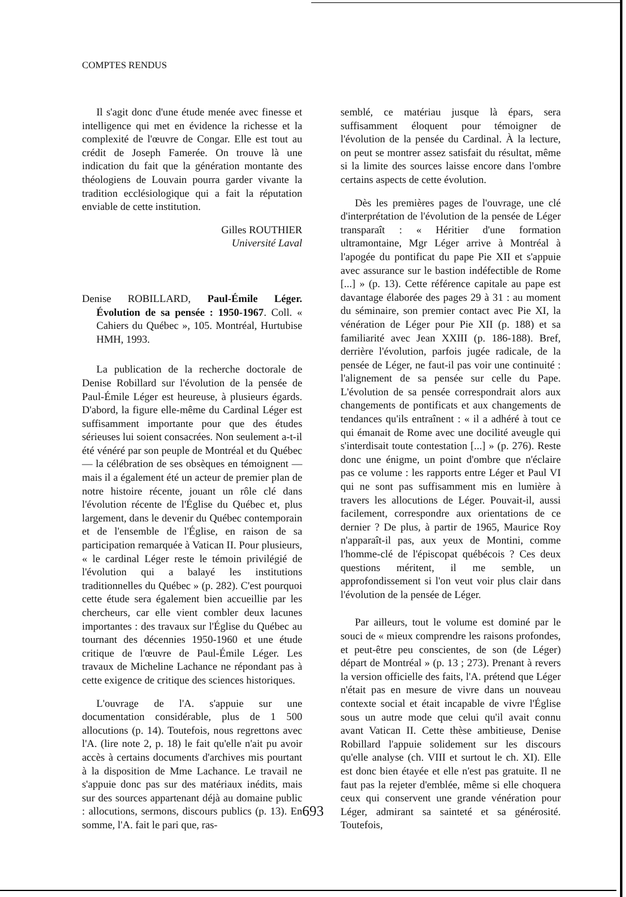COMPTES RENDUS
Il s'agit donc d'une étude menée avec finesse et intelligence qui met en évidence la richesse et la complexité de l'œuvre de Congar. Elle est tout au crédit de Joseph Famerée. On trouve là une indication du fait que la génération montante des théologiens de Louvain pourra garder vivante la tradition ecclésiologique qui a fait la réputation enviable de cette institution.
Gilles ROUTHIER
Université Laval
Denise ROBILLARD, Paul-Émile Léger. Évolution de sa pensée : 1950-1967. Coll. « Cahiers du Québec », 105. Montréal, Hurtubise HMH, 1993.
La publication de la recherche doctorale de Denise Robillard sur l'évolution de la pensée de Paul-Émile Léger est heureuse, à plusieurs égards. D'abord, la figure elle-même du Cardinal Léger est suffisamment importante pour que des études sérieuses lui soient consacrées. Non seulement a-t-il été vénéré par son peuple de Montréal et du Québec — la célébration de ses obsèques en témoignent — mais il a également été un acteur de premier plan de notre histoire récente, jouant un rôle clé dans l'évolution récente de l'Église du Québec et, plus largement, dans le devenir du Québec contemporain et de l'ensemble de l'Église, en raison de sa participation remarquée à Vatican II. Pour plusieurs, « le cardinal Léger reste le témoin privilégié de l'évolution qui a balayé les institutions traditionnelles du Québec » (p. 282). C'est pourquoi cette étude sera également bien accueillie par les chercheurs, car elle vient combler deux lacunes importantes : des travaux sur l'Église du Québec au tournant des décennies 1950-1960 et une étude critique de l'œuvre de Paul-Émile Léger. Les travaux de Micheline Lachance ne répondant pas à cette exigence de critique des sciences historiques.
L'ouvrage de l'A. s'appuie sur une documentation considérable, plus de 1 500 allocutions (p. 14). Toutefois, nous regrettons avec l'A. (lire note 2, p. 18) le fait qu'elle n'ait pu avoir accès à certains documents d'archives mis pourtant à la disposition de Mme Lachance. Le travail ne s'appuie donc pas sur des matériaux inédits, mais sur des sources appartenant déjà au domaine public : allocutions, sermons, discours publics (p. 13). En somme, l'A. fait le pari que, ras-
semblé, ce matériau jusque là épars, sera suffisamment éloquent pour témoigner de l'évolution de la pensée du Cardinal. À la lecture, on peut se montrer assez satisfait du résultat, même si la limite des sources laisse encore dans l'ombre certains aspects de cette évolution.
Dès les premières pages de l'ouvrage, une clé d'interprétation de l'évolution de la pensée de Léger transparaît : « Héritier d'une formation ultramontaine, Mgr Léger arrive à Montréal à l'apogée du pontificat du pape Pie XII et s'appuie avec assurance sur le bastion indéfectible de Rome [...] » (p. 13). Cette référence capitale au pape est davantage élaborée des pages 29 à 31 : au moment du séminaire, son premier contact avec Pie XI, la vénération de Léger pour Pie XII (p. 188) et sa familiarité avec Jean XXIII (p. 186-188). Bref, derrière l'évolution, parfois jugée radicale, de la pensée de Léger, ne faut-il pas voir une continuité : l'alignement de sa pensée sur celle du Pape. L'évolution de sa pensée correspondrait alors aux changements de pontificats et aux changements de tendances qu'ils entraînent : « il a adhéré à tout ce qui émanait de Rome avec une docilité aveugle qui s'interdisait toute contestation [...] » (p. 276). Reste donc une énigme, un point d'ombre que n'éclaire pas ce volume : les rapports entre Léger et Paul VI qui ne sont pas suffisamment mis en lumière à travers les allocutions de Léger. Pouvait-il, aussi facilement, correspondre aux orientations de ce dernier ? De plus, à partir de 1965, Maurice Roy n'apparaît-il pas, aux yeux de Montini, comme l'homme-clé de l'épiscopat québécois ? Ces deux questions méritent, il me semble, un approfondissement si l'on veut voir plus clair dans l'évolution de la pensée de Léger.
Par ailleurs, tout le volume est dominé par le souci de « mieux comprendre les raisons profondes, et peut-être peu conscientes, de son (de Léger) départ de Montréal » (p. 13 ; 273). Prenant à revers la version officielle des faits, l'A. prétend que Léger n'était pas en mesure de vivre dans un nouveau contexte social et était incapable de vivre l'Église sous un autre mode que celui qu'il avait connu avant Vatican II. Cette thèse ambitieuse, Denise Robillard l'appuie solidement sur les discours qu'elle analyse (ch. VIII et surtout le ch. XI). Elle est donc bien étayée et elle n'est pas gratuite. Il ne faut pas la rejeter d'emblée, même si elle choquera ceux qui conservent une grande vénération pour Léger, admirant sa sainteté et sa générosité. Toutefois,
693